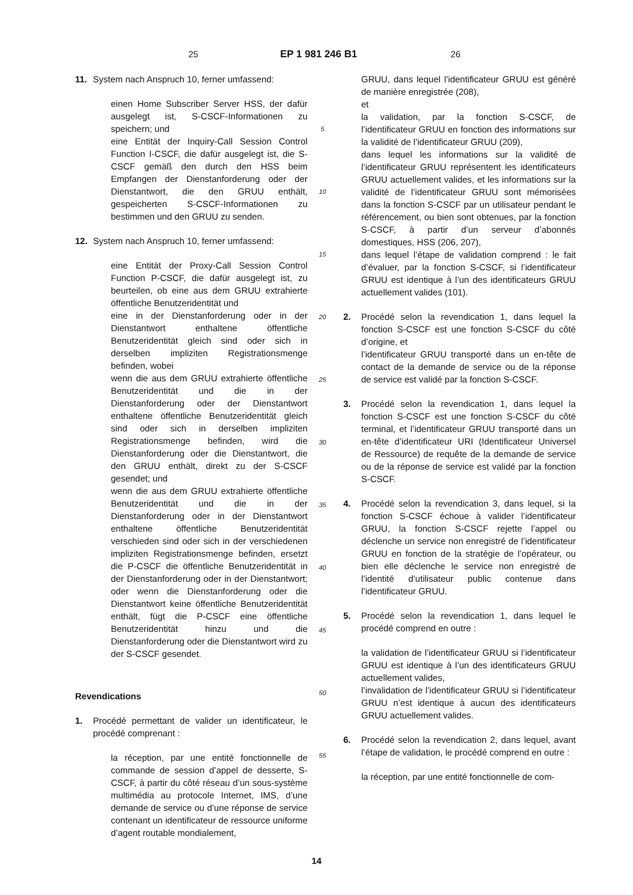25 EP 1 981 246 B1 26
11. System nach Anspruch 10, ferner umfassend:
einen Home Subscriber Server HSS, der dafür ausgelegt ist, S-CSCF-Informationen zu speichern; und
eine Entität der Inquiry-Call Session Control Function I-CSCF, die dafür ausgelegt ist, die S-CSCF gemäß den durch den HSS beim Empfangen der Dienstanforderung oder der Dienstantwort, die den GRUU enthält, gespeicherten S-CSCF-Informationen zu bestimmen und den GRUU zu senden.
12. System nach Anspruch 10, ferner umfassend:
eine Entität der Proxy-Call Session Control Function P-CSCF, die dafür ausgelegt ist, zu beurteilen, ob eine aus dem GRUU extrahierte öffentliche Benutzeridentität und
eine in der Dienstanforderung oder in der Dienstantwort enthaltene öffentliche Benutzeridentität gleich sind oder sich in derselben impliziten Registrationsmenge befinden, wobei
wenn die aus dem GRUU extrahierte öffentliche Benutzeridentität und die in der Dienstanforderung oder der Dienstantwort enthaltene öffentliche Benutzeridentität gleich sind oder sich in derselben impliziten Registrationsmenge befinden, wird die Dienstanforderung oder die Dienstantwort, die den GRUU enthält, direkt zu der S-CSCF gesendet; und
wenn die aus dem GRUU extrahierte öffentliche Benutzeridentität und die in der Dienstanforderung oder in der Dienstantwort enthaltene öffentliche Benutzeridentität verschieden sind oder sich in der verschiedenen impliziten Registrationsmenge befinden, ersetzt die P-CSCF die öffentliche Benutzeridentität in der Dienstanforderung oder in der Dienstantwort; oder wenn die Dienstanforderung oder die Dienstantwort keine öffentliche Benutzeridentität enthält, fügt die P-CSCF eine öffentliche Benutzeridentität hinzu und die Dienstanforderung oder die Dienstantwort wird zu der S-CSCF gesendet.
Revendications
1. Procédé permettant de valider un identificateur, le procédé comprenant :
la réception, par une entité fonctionnelle de commande de session d’appel de desserte, S-CSCF, à partir du côté réseau d’un sous-système multimédia au protocole Internet, IMS, d’une demande de service ou d’une réponse de service contenant un identificateur de ressource uniforme d’agent routable mondialement,
5
10
15
20
25
30
35
40
45
50
55
GRUU, dans lequel l’identificateur GRUU est généré de manière enregistrée (208),
et
la validation, par la fonction S-CSCF, de l’identificateur GRUU en fonction des informations sur la validité de l’identificateur GRUU (209),
dans lequel les informations sur la validité de l’identificateur GRUU représentent les identificateurs GRUU actuellement valides, et les informations sur la validité de l’identificateur GRUU sont mémorisées dans la fonction S-CSCF par un utilisateur pendant le référencement, ou bien sont obtenues, par la fonction S-CSCF, à partir d’un serveur d’abonnés domestiques, HSS (206, 207),
dans lequel l’étape de validation comprend : le fait d’évaluer, par la fonction S-CSCF, si l’identificateur GRUU est identique à l’un des identificateurs GRUU actuellement valides (101).
2. Procédé selon la revendication 1, dans lequel la fonction S-CSCF est une fonction S-CSCF du côté d’origine, et
l’identificateur GRUU transporté dans un en-tête de contact de la demande de service ou de la réponse de service est validé par la fonction S-CSCF.
3. Procédé selon la revendication 1, dans lequel la fonction S-CSCF est une fonction S-CSCF du côté terminal, et l’identificateur GRUU transporté dans un en-tête d’identificateur URI (Identificateur Universel de Ressource) de requête de la demande de service ou de la réponse de service est validé par la fonction S-CSCF.
4. Procédé selon la revendication 3, dans lequel, si la fonction S-CSCF échoue à valider l’identificateur GRUU, la fonction S-CSCF rejette l’appel ou déclenche un service non enregistré de l’identificateur GRUU en fonction de la stratégie de l’opérateur, ou bien elle déclenche le service non enregistré de l’identité d’utilisateur public contenue dans l’identificateur GRUU.
5. Procédé selon la revendication 1, dans lequel le procédé comprend en outre :
la validation de l’identificateur GRUU si l’identificateur GRUU est identique à l’un des identificateurs GRUU actuellement valides,
l’invalidation de l’identificateur GRUU si l’identificateur GRUU n’est identique à aucun des identificateurs GRUU actuellement valides.
6. Procédé selon la revendication 2, dans lequel, avant l’étape de validation, le procédé comprend en outre :
la réception, par une entité fonctionnelle de com-
14